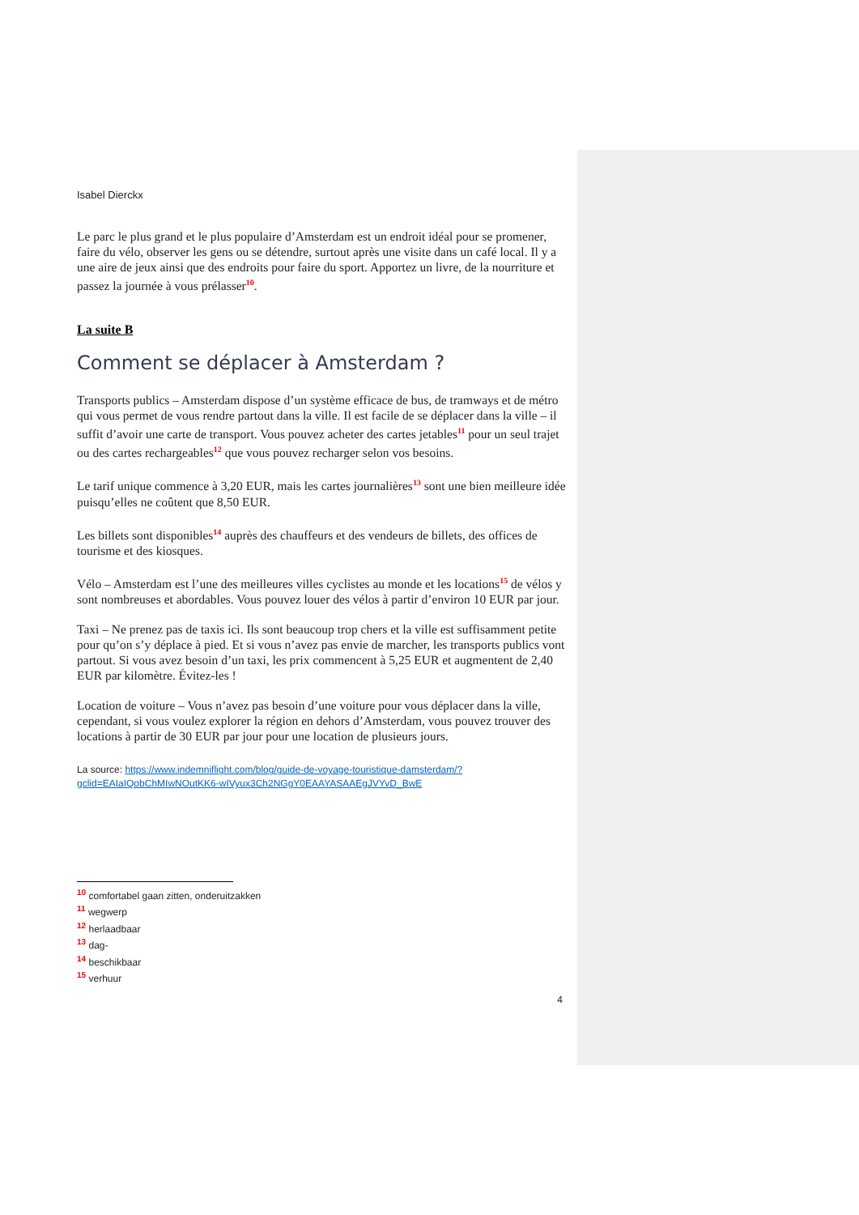Isabel Dierckx
Le parc le plus grand et le plus populaire d’Amsterdam est un endroit idéal pour se promener, faire du vélo, observer les gens ou se détendre, surtout après une visite dans un café local. Il y a une aire de jeux ainsi que des endroits pour faire du sport. Apportez un livre, de la nourriture et passez la journée à vous prélasser<sup>10</sup>.
La suite B
Comment se déplacer à Amsterdam ?
Transports publics – Amsterdam dispose d’un système efficace de bus, de tramways et de métro qui vous permet de vous rendre partout dans la ville. Il est facile de se déplacer dans la ville – il suffit d’avoir une carte de transport. Vous pouvez acheter des cartes jetables<sup>11</sup> pour un seul trajet ou des cartes rechargeables<sup>12</sup> que vous pouvez recharger selon vos besoins.
Le tarif unique commence à 3,20 EUR, mais les cartes journalières<sup>13</sup> sont une bien meilleure idée puisqu’elles ne coûtent que 8,50 EUR.
Les billets sont disponibles<sup>14</sup> auprès des chauffeurs et des vendeurs de billets, des offices de tourisme et des kiosques.
Vélo – Amsterdam est l’une des meilleures villes cyclistes au monde et les locations<sup>15</sup> de vélos y sont nombreuses et abordables. Vous pouvez louer des vélos à partir d’environ 10 EUR par jour.
Taxi – Ne prenez pas de taxis ici. Ils sont beaucoup trop chers et la ville est suffisamment petite pour qu’on s’y déplace à pied. Et si vous n’avez pas envie de marcher, les transports publics vont partout. Si vous avez besoin d’un taxi, les prix commencent à 5,25 EUR et augmentent de 2,40 EUR par kilomètre. Évitez-les !
Location de voiture – Vous n’avez pas besoin d’une voiture pour vous déplacer dans la ville, cependant, si vous voulez explorer la région en dehors d’Amsterdam, vous pouvez trouver des locations à partir de 30 EUR par jour pour une location de plusieurs jours.
La source: https://www.indemniflight.com/blog/guide-de-voyage-touristique-damsterdam/?gclid=EAIaIQobChMIwNOutKK6-wIVyux3Ch2NGgY0EAAYASAAEgJVYvD_BwE
<sup>10</sup> comfortabel gaan zitten, onderuitzakken
<sup>11</sup> wegwerp
<sup>12</sup> herlaadbaar
<sup>13</sup> dag-
<sup>14</sup> beschikbaar
<sup>15</sup> verhuur
4